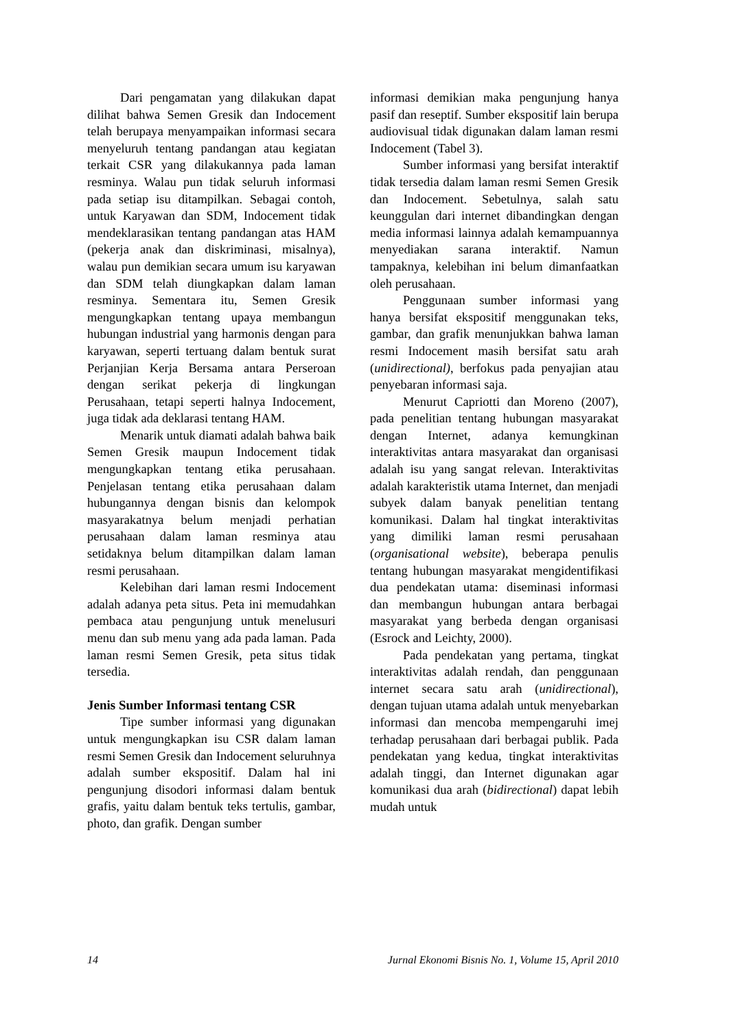Dari pengamatan yang dilakukan dapat dilihat bahwa Semen Gresik dan Indocement telah berupaya menyampaikan informasi secara menyeluruh tentang pandangan atau kegiatan terkait CSR yang dilakukannya pada laman resminya. Walau pun tidak seluruh informasi pada setiap isu ditampilkan. Sebagai contoh, untuk Karyawan dan SDM, Indocement tidak mendeklarasikan tentang pandangan atas HAM (pekerja anak dan diskriminasi, misalnya), walau pun demikian secara umum isu karyawan dan SDM telah diungkapkan dalam laman resminya. Sementara itu, Semen Gresik mengungkapkan tentang upaya membangun hubungan industrial yang harmonis dengan para karyawan, seperti tertuang dalam bentuk surat Perjanjian Kerja Bersama antara Perseroan dengan serikat pekerja di lingkungan Perusahaan, tetapi seperti halnya Indocement, juga tidak ada deklarasi tentang HAM.
Menarik untuk diamati adalah bahwa baik Semen Gresik maupun Indocement tidak mengungkapkan tentang etika perusahaan. Penjelasan tentang etika perusahaan dalam hubungannya dengan bisnis dan kelompok masyarakatnya belum menjadi perhatian perusahaan dalam laman resminya atau setidaknya belum ditampilkan dalam laman resmi perusahaan.
Kelebihan dari laman resmi Indocement adalah adanya peta situs. Peta ini memudahkan pembaca atau pengunjung untuk menelusuri menu dan sub menu yang ada pada laman. Pada laman resmi Semen Gresik, peta situs tidak tersedia.
Jenis Sumber Informasi tentang CSR
Tipe sumber informasi yang digunakan untuk mengungkapkan isu CSR dalam laman resmi Semen Gresik dan Indocement seluruhnya adalah sumber ekspositif. Dalam hal ini pengunjung disodori informasi dalam bentuk grafis, yaitu dalam bentuk teks tertulis, gambar, photo, dan grafik. Dengan sumber
informasi demikian maka pengunjung hanya pasif dan reseptif. Sumber ekspositif lain berupa audiovisual tidak digunakan dalam laman resmi Indocement (Tabel 3).
Sumber informasi yang bersifat interaktif tidak tersedia dalam laman resmi Semen Gresik dan Indocement. Sebetulnya, salah satu keunggulan dari internet dibandingkan dengan media informasi lainnya adalah kemampuannya menyediakan sarana interaktif. Namun tampaknya, kelebihan ini belum dimanfaatkan oleh perusahaan.
Penggunaan sumber informasi yang hanya bersifat ekspositif menggunakan teks, gambar, dan grafik menunjukkan bahwa laman resmi Indocement masih bersifat satu arah (unidirectional), berfokus pada penyajian atau penyebaran informasi saja.
Menurut Capriotti dan Moreno (2007), pada penelitian tentang hubungan masyarakat dengan Internet, adanya kemungkinan interaktivitas antara masyarakat dan organisasi adalah isu yang sangat relevan. Interaktivitas adalah karakteristik utama Internet, dan menjadi subyek dalam banyak penelitian tentang komunikasi. Dalam hal tingkat interaktivitas yang dimiliki laman resmi perusahaan (organisational website), beberapa penulis tentang hubungan masyarakat mengidentifikasi dua pendekatan utama: diseminasi informasi dan membangun hubungan antara berbagai masyarakat yang berbeda dengan organisasi (Esrock and Leichty, 2000).
Pada pendekatan yang pertama, tingkat interaktivitas adalah rendah, dan penggunaan internet secara satu arah (unidirectional), dengan tujuan utama adalah untuk menyebarkan informasi dan mencoba mempengaruhi imej terhadap perusahaan dari berbagai publik. Pada pendekatan yang kedua, tingkat interaktivitas adalah tinggi, dan Internet digunakan agar komunikasi dua arah (bidirectional) dapat lebih mudah untuk
14 Jurnal Ekonomi Bisnis No. 1, Volume 15, April 2010